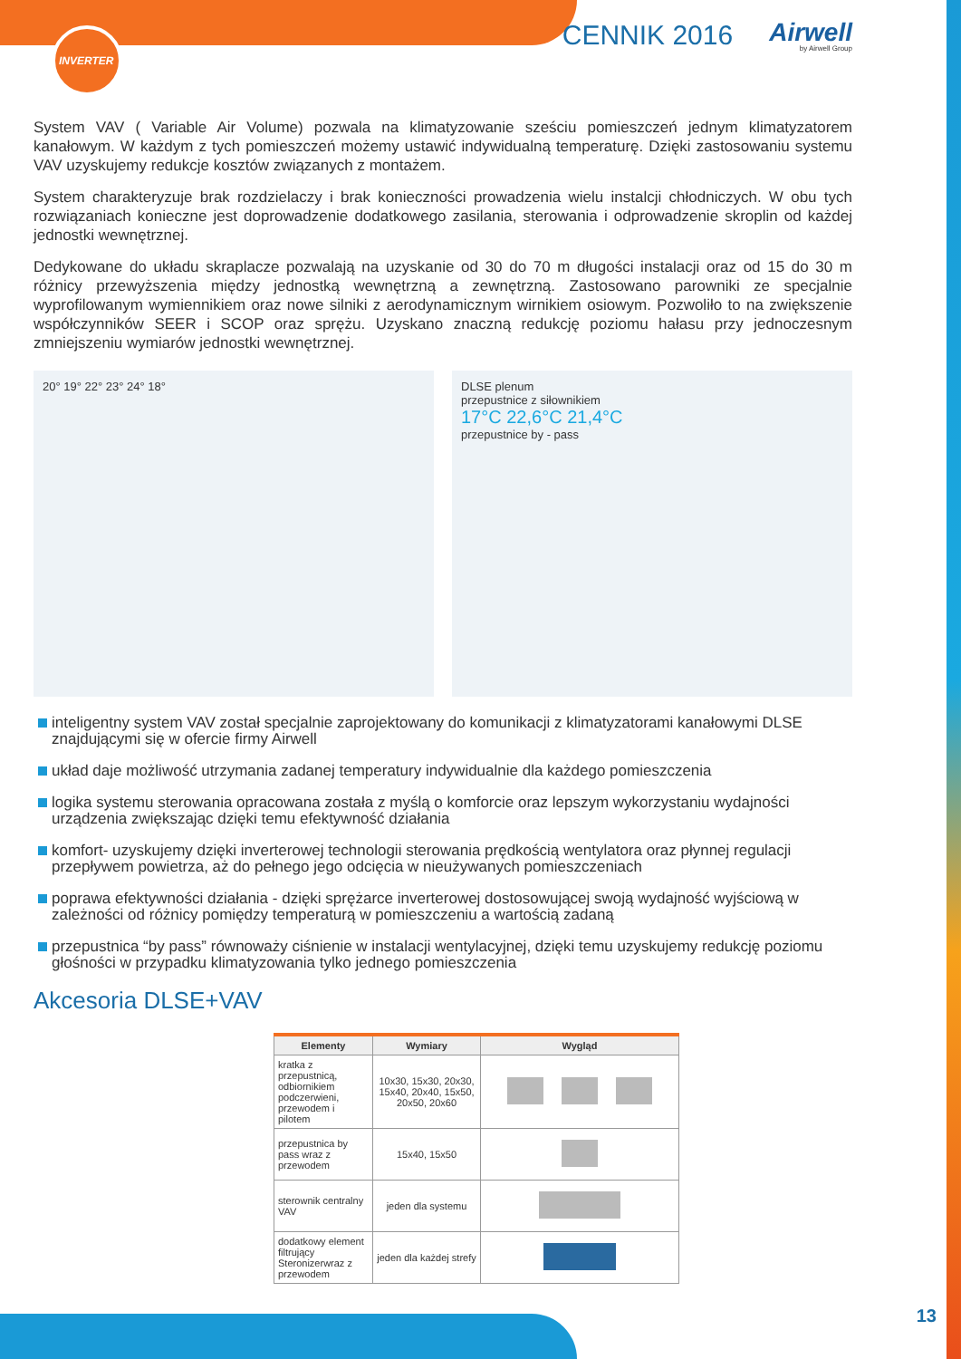INVERTER
CENNIK 2016
Airwell
by Airwell Group
System VAV ( Variable Air Volume) pozwala na klimatyzowanie sześciu pomieszczeń jednym klimatyzatorem kanałowym. W każdym z tych pomieszczeń możemy ustawić indywidualną temperaturę. Dzięki zastosowaniu systemu VAV uzyskujemy redukcje kosztów związanych z montażem.
System charakteryzuje brak rozdzielaczy i brak konieczności prowadzenia wielu instalcji chłodniczych. W obu tych rozwiązaniach konieczne jest doprowadzenie dodatkowego zasilania, sterowania i odprowadzenie skroplin od każdej jednostki wewnętrznej.
Dedykowane do układu skraplacze pozwalają na uzyskanie od 30 do 70 m długości instalacji oraz od 15 do 30 m różnicy przewyższenia między jednostką wewnętrzną a zewnętrzną. Zastosowano parowniki ze specjalnie wyprofilowanym wymiennikiem oraz nowe silniki z aerodynamicznym wirnikiem osiowym. Pozwoliło to na zwiększenie współczynników SEER i SCOP oraz sprężu. Uzyskano znaczną redukcję poziomu hałasu przy jednoczesnym zmniejszeniu wymiarów jednostki wewnętrznej.
20° 19° 22° 23° 24° 18° DLSE plenum
przepustnice z siłownikiem
17°C 22,6°C 21,4°C
przepustnice by - pass
inteligentny system VAV został specjalnie zaprojektowany do komunikacji z klimatyzatorami kanałowymi DLSE znajdującymi się w ofercie firmy Airwell
układ daje możliwość utrzymania zadanej temperatury indywidualnie dla każdego pomieszczenia
logika systemu sterowania opracowana została z myślą o komforcie oraz lepszym wykorzystaniu wydajności urządzenia zwiększając dzięki temu efektywność działania
komfort- uzyskujemy dzięki inverterowej technologii sterowania prędkością wentylatora oraz płynnej regulacji przepływem powietrza, aż do pełnego jego odcięcia w nieużywanych pomieszczeniach
poprawa efektywności działania - dzięki sprężarce inverterowej dostosowującej swoją wydajność wyjściową w zależności od różnicy pomiędzy temperaturą w pomieszczeniu a wartością zadaną
przepustnica “by pass” równoważy ciśnienie w instalacji wentylacyjnej, dzięki temu uzyskujemy redukcję poziomu głośności w przypadku klimatyzowania tylko jednego pomieszczenia
Akcesoria DLSE+VAV
| Elementy | Wymiary | Wygląd |
| --- | --- | --- |
| kratka z przepustnicą, odbiornikiem podczerwieni, przewodem i pilotem | 10x30, 15x30, 20x30, 15x40, 20x40, 15x50, 20x50, 20x60 | |
| przepustnica by pass wraz z przewodem | 15x40, 15x50 | |
| sterownik centralny VAV | jeden dla systemu | |
| dodatkowy element filtrujący Steronizerwraz z przewodem | jeden dla każdej strefy | |
13